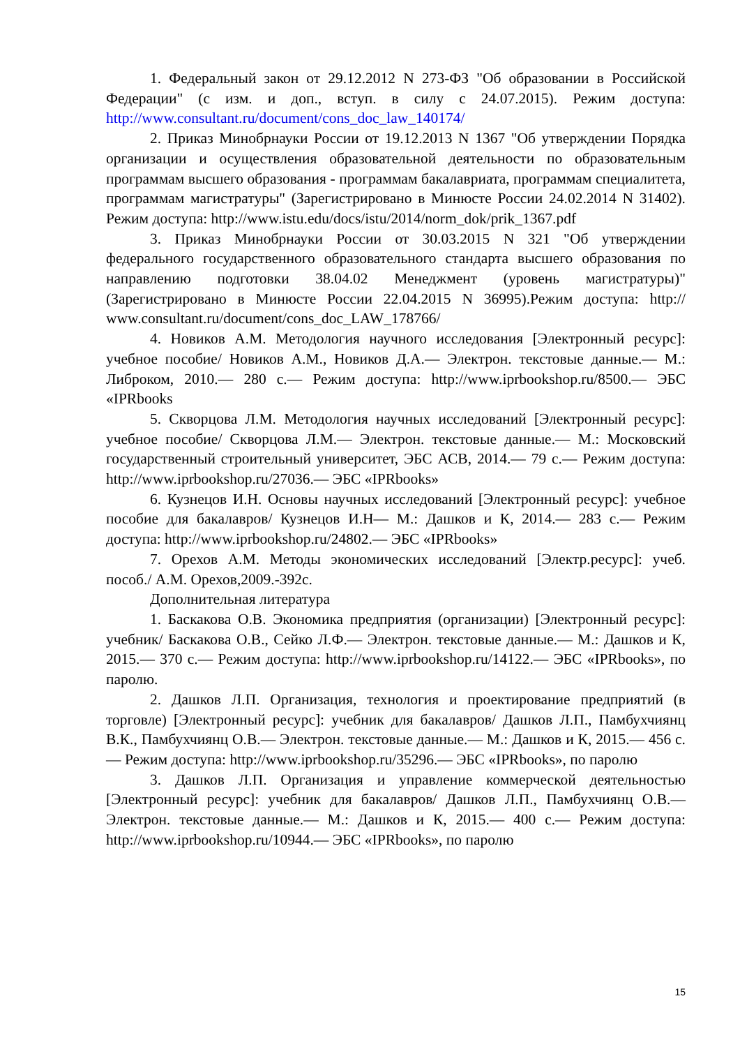1. Федеральный закон от 29.12.2012 N 273-ФЗ "Об образовании в Российской Федерации" (с изм. и доп., вступ. в силу с 24.07.2015). Режим доступа: http://www.consultant.ru/document/cons_doc_law_140174/
2. Приказ Минобрнауки России от 19.12.2013 N 1367 "Об утверждении Порядка организации и осуществления образовательной деятельности по образовательным программам высшего образования - программам бакалавриата, программам специалитета, программам магистратуры" (Зарегистрировано в Минюсте России 24.02.2014 N 31402). Режим доступа: http://www.istu.edu/docs/istu/2014/norm_dok/prik_1367.pdf
3. Приказ Минобрнауки России от 30.03.2015 N 321 "Об утверждении федерального государственного образовательного стандарта высшего образования по направлению подготовки 38.04.02 Менеджмент (уровень магистратуры)" (Зарегистрировано в Минюсте России 22.04.2015 N 36995).Режим доступа: http:// www.consultant.ru/document/cons_doc_LAW_178766/
4. Новиков А.М. Методология научного исследования [Электронный ресурс]: учебное пособие/ Новиков А.М., Новиков Д.А.— Электрон. текстовые данные.— М.: Либроком, 2010.— 280 с.— Режим доступа: http://www.iprbookshop.ru/8500.— ЭБС «IPRbooks
5. Скворцова Л.М. Методология научных исследований [Электронный ресурс]: учебное пособие/ Скворцова Л.М.— Электрон. текстовые данные.— М.: Московский государственный строительный университет, ЭБС АСВ, 2014.— 79 с.— Режим доступа: http://www.iprbookshop.ru/27036.— ЭБС «IPRbooks»
6. Кузнецов И.Н. Основы научных исследований [Электронный ресурс]: учебное пособие для бакалавров/ Кузнецов И.Н— М.: Дашков и К, 2014.— 283 с.— Режим доступа: http://www.iprbookshop.ru/24802.— ЭБС «IPRbooks»
7. Орехов А.М. Методы экономических исследований [Электр.ресурс]: учеб. пособ./ А.М. Орехов,2009.-392с.
Дополнительная литература
1. Баскакова О.В. Экономика предприятия (организации) [Электронный ресурс]: учебник/ Баскакова О.В., Сейко Л.Ф.— Электрон. текстовые данные.— М.: Дашков и К, 2015.— 370 с.— Режим доступа: http://www.iprbookshop.ru/14122.— ЭБС «IPRbooks», по паролю.
2. Дашков Л.П. Организация, технология и проектирование предприятий (в торговле) [Электронный ресурс]: учебник для бакалавров/ Дашков Л.П., Памбухчиянц В.К., Памбухчиянц О.В.— Электрон. текстовые данные.— М.: Дашков и К, 2015.— 456 с.— Режим доступа: http://www.iprbookshop.ru/35296.— ЭБС «IPRbooks», по паролю
3. Дашков Л.П. Организация и управление коммерческой деятельностью [Электронный ресурс]: учебник для бакалавров/ Дашков Л.П., Памбухчиянц О.В.— Электрон. текстовые данные.— М.: Дашков и К, 2015.— 400 с.— Режим доступа: http://www.iprbookshop.ru/10944.— ЭБС «IPRbooks», по паролю
15